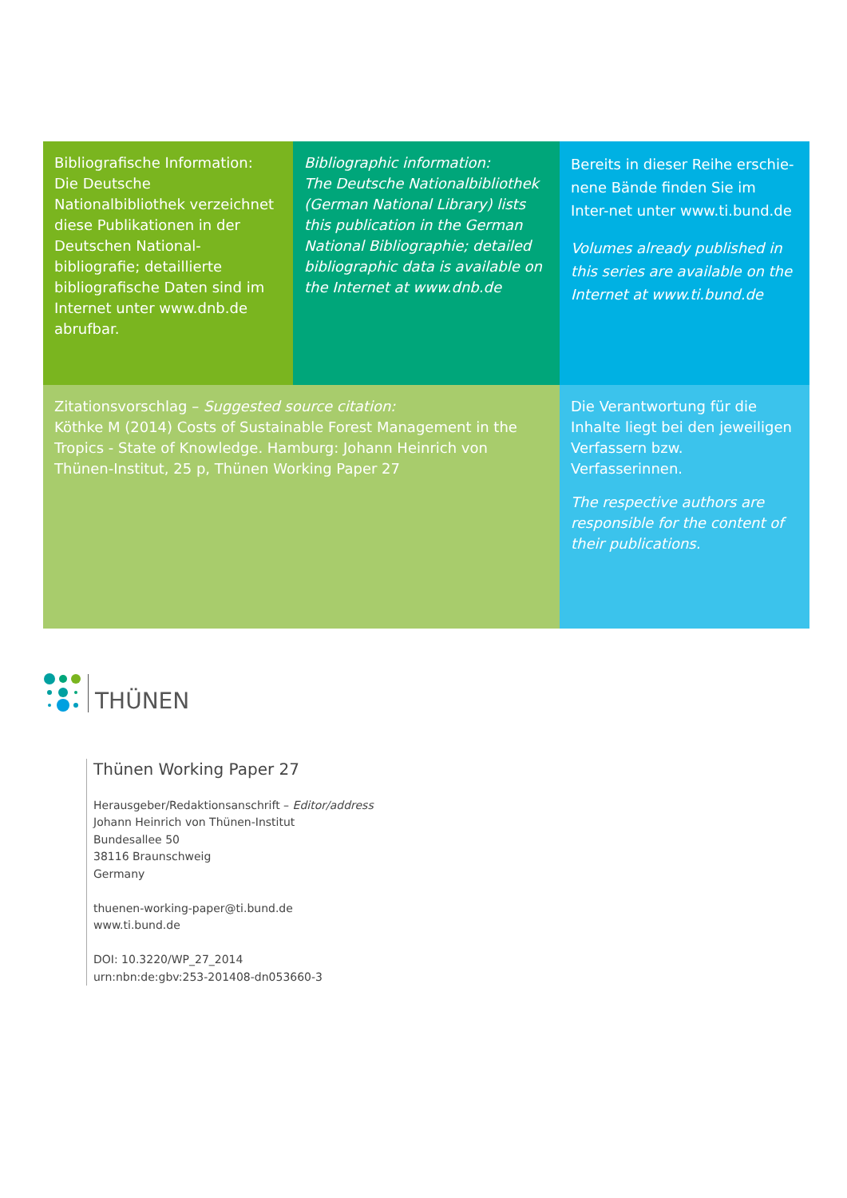Bibliografische Information:
Die Deutsche Nationalbibliothek verzeichnet diese Publikationen in der Deutschen National-bibliografie; detaillierte bibliografische Daten sind im Internet unter www.dnb.de abrufbar.
Bibliographic information:
The Deutsche Nationalbibliothek (German National Library) lists this publication in the German National Bibliographie; detailed bibliographic data is available on the Internet at www.dnb.de
Bereits in dieser Reihe erschie-nene Bände finden Sie im Inter-net unter www.ti.bund.de
Volumes already published in this series are available on the Internet at www.ti.bund.de
Zitationsvorschlag – Suggested source citation:
Köthke M (2014) Costs of Sustainable Forest Management in the Tropics - State of Knowledge. Hamburg: Johann Heinrich von Thünen-Institut, 25 p, Thünen Working Paper 27
Die Verantwortung für die Inhalte liegt bei den jeweiligen Verfassern bzw. Verfasserinnen.
The respective authors are responsible for the content of their publications.
THÜNEN
Thünen Working Paper 27
Herausgeber/Redaktionsanschrift – Editor/address
Johann Heinrich von Thünen-Institut
Bundesallee 50
38116 Braunschweig
Germany
thuenen-working-paper@ti.bund.de
www.ti.bund.de
DOI: 10.3220/WP_27_2014
urn:nbn:de:gbv:253-201408-dn053660-3